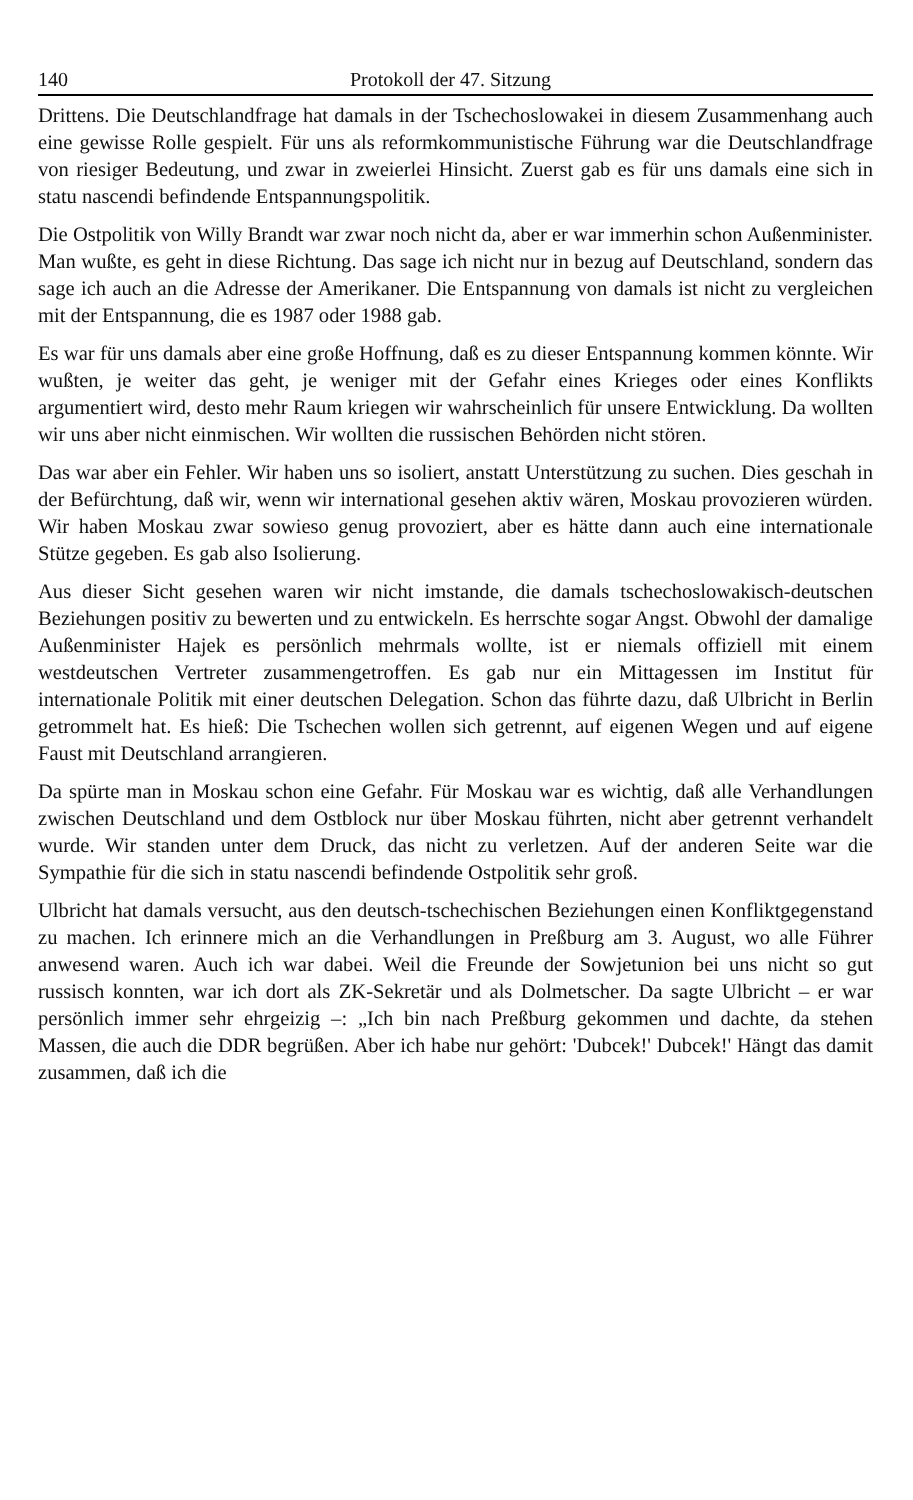140 Protokoll der 47. Sitzung
Drittens. Die Deutschlandfrage hat damals in der Tschechoslowakei in diesem Zusammenhang auch eine gewisse Rolle gespielt. Für uns als reformkommunistische Führung war die Deutschlandfrage von riesiger Bedeutung, und zwar in zweierlei Hinsicht. Zuerst gab es für uns damals eine sich in statu nascendi befindende Entspannungspolitik.
Die Ostpolitik von Willy Brandt war zwar noch nicht da, aber er war immerhin schon Außenminister. Man wußte, es geht in diese Richtung. Das sage ich nicht nur in bezug auf Deutschland, sondern das sage ich auch an die Adresse der Amerikaner. Die Entspannung von damals ist nicht zu vergleichen mit der Entspannung, die es 1987 oder 1988 gab.
Es war für uns damals aber eine große Hoffnung, daß es zu dieser Entspannung kommen könnte. Wir wußten, je weiter das geht, je weniger mit der Gefahr eines Krieges oder eines Konflikts argumentiert wird, desto mehr Raum kriegen wir wahrscheinlich für unsere Entwicklung. Da wollten wir uns aber nicht einmischen. Wir wollten die russischen Behörden nicht stören.
Das war aber ein Fehler. Wir haben uns so isoliert, anstatt Unterstützung zu suchen. Dies geschah in der Befürchtung, daß wir, wenn wir international gesehen aktiv wären, Moskau provozieren würden. Wir haben Moskau zwar sowieso genug provoziert, aber es hätte dann auch eine internationale Stütze gegeben. Es gab also Isolierung.
Aus dieser Sicht gesehen waren wir nicht imstande, die damals tschechoslowakisch-deutschen Beziehungen positiv zu bewerten und zu entwickeln. Es herrschte sogar Angst. Obwohl der damalige Außenminister Hajek es persönlich mehrmals wollte, ist er niemals offiziell mit einem westdeutschen Vertreter zusammengetroffen. Es gab nur ein Mittagessen im Institut für internationale Politik mit einer deutschen Delegation. Schon das führte dazu, daß Ulbricht in Berlin getrommelt hat. Es hieß: Die Tschechen wollen sich getrennt, auf eigenen Wegen und auf eigene Faust mit Deutschland arrangieren.
Da spürte man in Moskau schon eine Gefahr. Für Moskau war es wichtig, daß alle Verhandlungen zwischen Deutschland und dem Ostblock nur über Moskau führten, nicht aber getrennt verhandelt wurde. Wir standen unter dem Druck, das nicht zu verletzen. Auf der anderen Seite war die Sympathie für die sich in statu nascendi befindende Ostpolitik sehr groß.
Ulbricht hat damals versucht, aus den deutsch-tschechischen Beziehungen einen Konfliktgegenstand zu machen. Ich erinnere mich an die Verhandlungen in Preßburg am 3. August, wo alle Führer anwesend waren. Auch ich war dabei. Weil die Freunde der Sowjetunion bei uns nicht so gut russisch konnten, war ich dort als ZK-Sekretär und als Dolmetscher. Da sagte Ulbricht – er war persönlich immer sehr ehrgeizig –: „Ich bin nach Preßburg gekommen und dachte, da stehen Massen, die auch die DDR begrüßen. Aber ich habe nur gehört: 'Dubcek!' Dubcek!' Hängt das damit zusammen, daß ich die